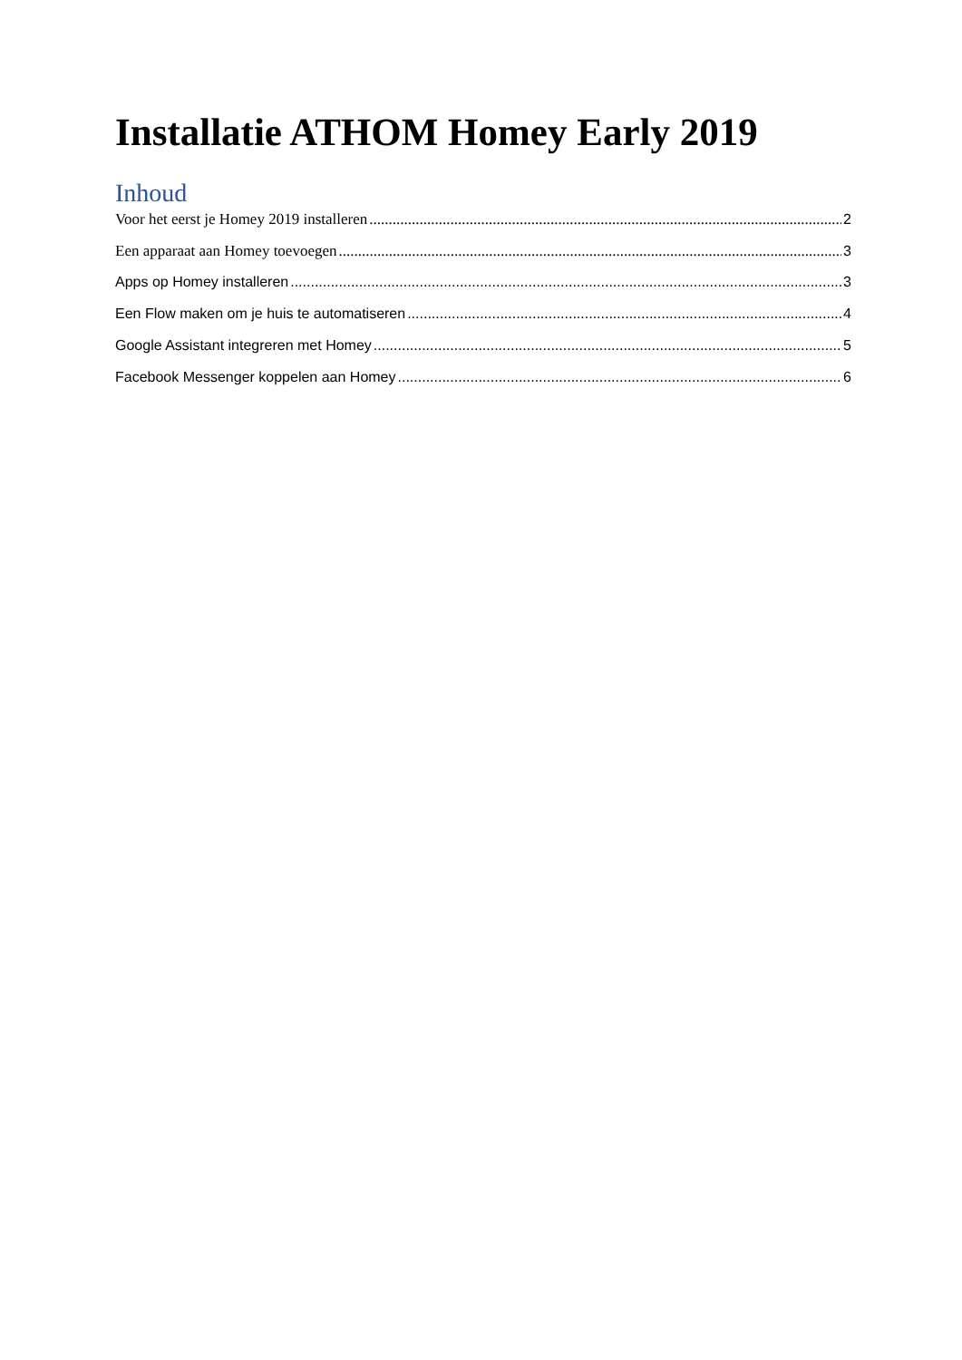Installatie ATHOM Homey Early 2019
Inhoud
Voor het eerst je Homey 2019 installeren 2
Een apparaat aan Homey toevoegen 3
Apps op Homey installeren 3
Een Flow maken om je huis te automatiseren 4
Google Assistant integreren met Homey 5
Facebook Messenger koppelen aan Homey 6